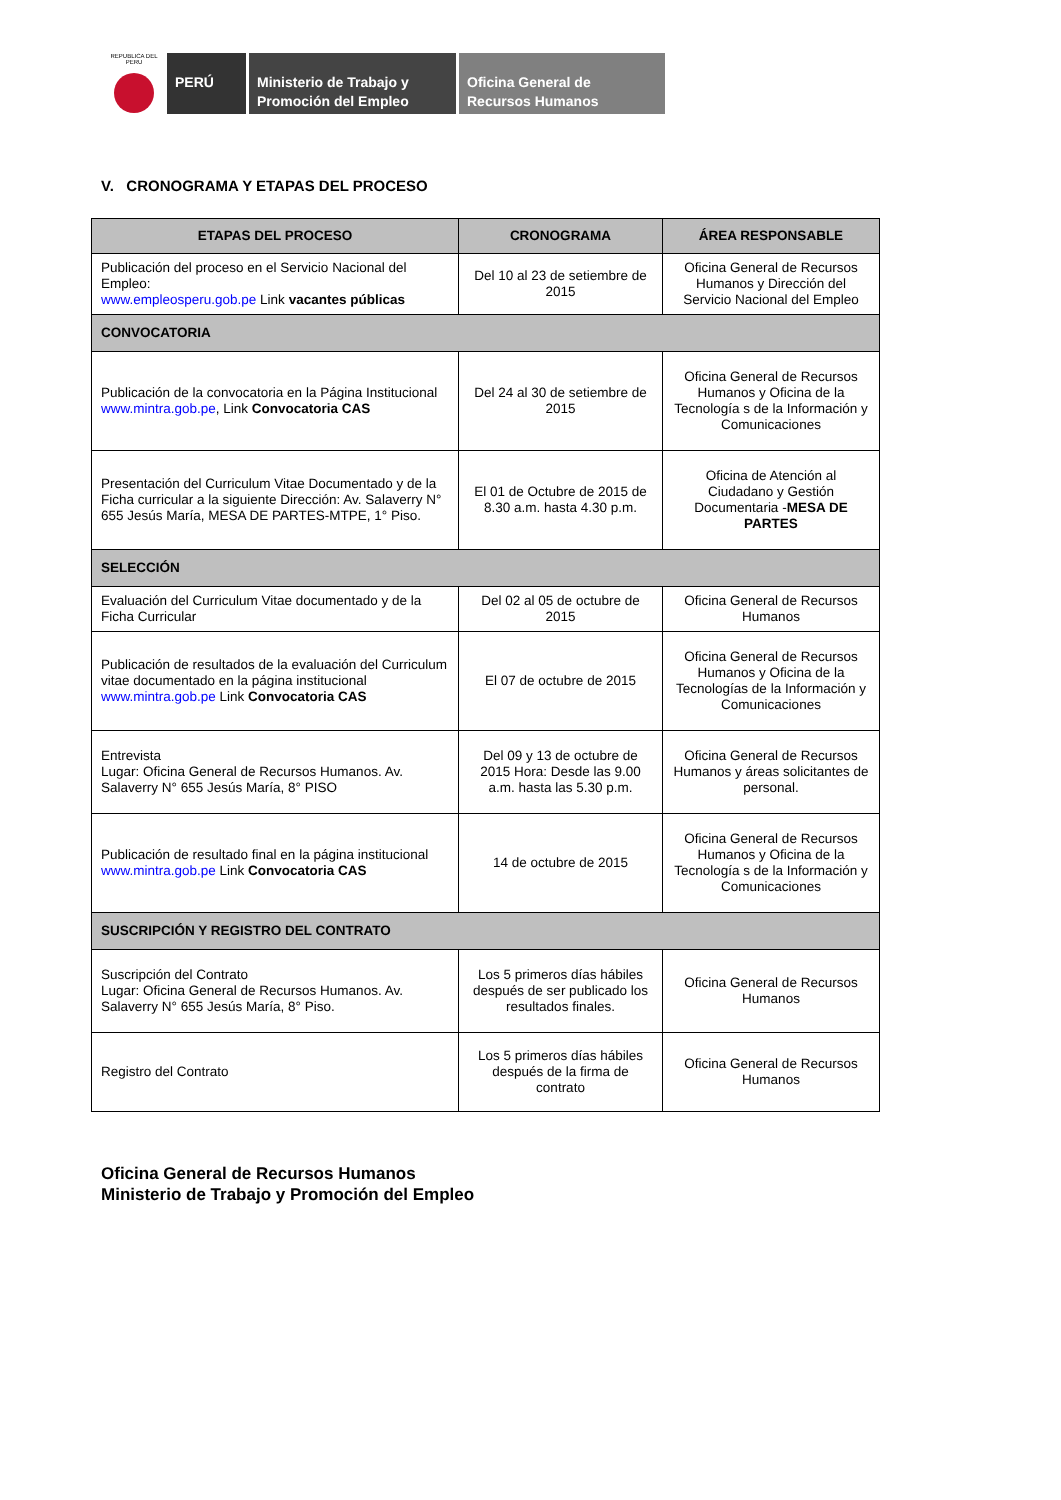REPUBLICA DEL PERU
PERÚ Ministerio de Trabajo y Promoción del Empleo
Oficina General de Recursos Humanos
V. CRONOGRAMA Y ETAPAS DEL PROCESO
| ETAPAS DEL PROCESO | CRONOGRAMA | ÁREA RESPONSABLE |
| --- | --- | --- |
| Publicación del proceso en el Servicio Nacional del Empleo: www.empleosperu.gob.pe Link vacantes públicas | Del 10 al 23 de setiembre de 2015 | Oficina General de Recursos Humanos y Dirección del Servicio Nacional del Empleo |
| CONVOCATORIA | | |
| Publicación de la convocatoria en la Página Institucional www.mintra.gob.pe , Link Convocatoria CAS | Del 24 al 30 de setiembre de 2015 | Oficina General de Recursos Humanos y Oficina de la Tecnología s de la Información y Comunicaciones |
| Presentación del Curriculum Vitae Documentado y de la Ficha curricular a la siguiente Dirección: Av. Salaverry N° 655 Jesús María, MESA DE PARTES-MTPE, 1° Piso. | El 01 de Octubre de 2015 de 8.30 a.m. hasta 4.30 p.m. | Oficina de Atención al Ciudadano y Gestión Documentaria - MESA DE PARTES |
| SELECCIÓN | | |
| Evaluación del Curriculum Vitae documentado y de la Ficha Curricular | Del 02 al 05 de octubre de 2015 | Oficina General de Recursos Humanos |
| Publicación de resultados de la evaluación del Curriculum vitae documentado en la página institucional www.mintra.gob.pe Link Convocatoria CAS | El 07 de octubre de 2015 | Oficina General de Recursos Humanos y Oficina de la Tecnologías de la Información y Comunicaciones |
| Entrevista Lugar: Oficina General de Recursos Humanos. Av. Salaverry N° 655 Jesús María, 8° PISO | Del 09 y 13 de octubre de 2015 Hora: Desde las 9.00 a.m. hasta las 5.30 p.m. | Oficina General de Recursos Humanos y áreas solicitantes de personal. |
| Publicación de resultado final en la página institucional www.mintra.gob.pe Link Convocatoria CAS | 14 de octubre de 2015 | Oficina General de Recursos Humanos y Oficina de la Tecnología s de la Información y Comunicaciones |
| SUSCRIPCIÓN Y REGISTRO DEL CONTRATO | | |
| Suscripción del Contrato Lugar: Oficina General de Recursos Humanos. Av. Salaverry N° 655 Jesús María, 8° Piso. | Los 5 primeros días hábiles después de ser publicado los resultados finales. | Oficina General de Recursos Humanos |
| Registro del Contrato | Los 5 primeros días hábiles después de la firma de contrato | Oficina General de Recursos Humanos |
Oficina General de Recursos Humanos
Ministerio de Trabajo y Promoción del Empleo